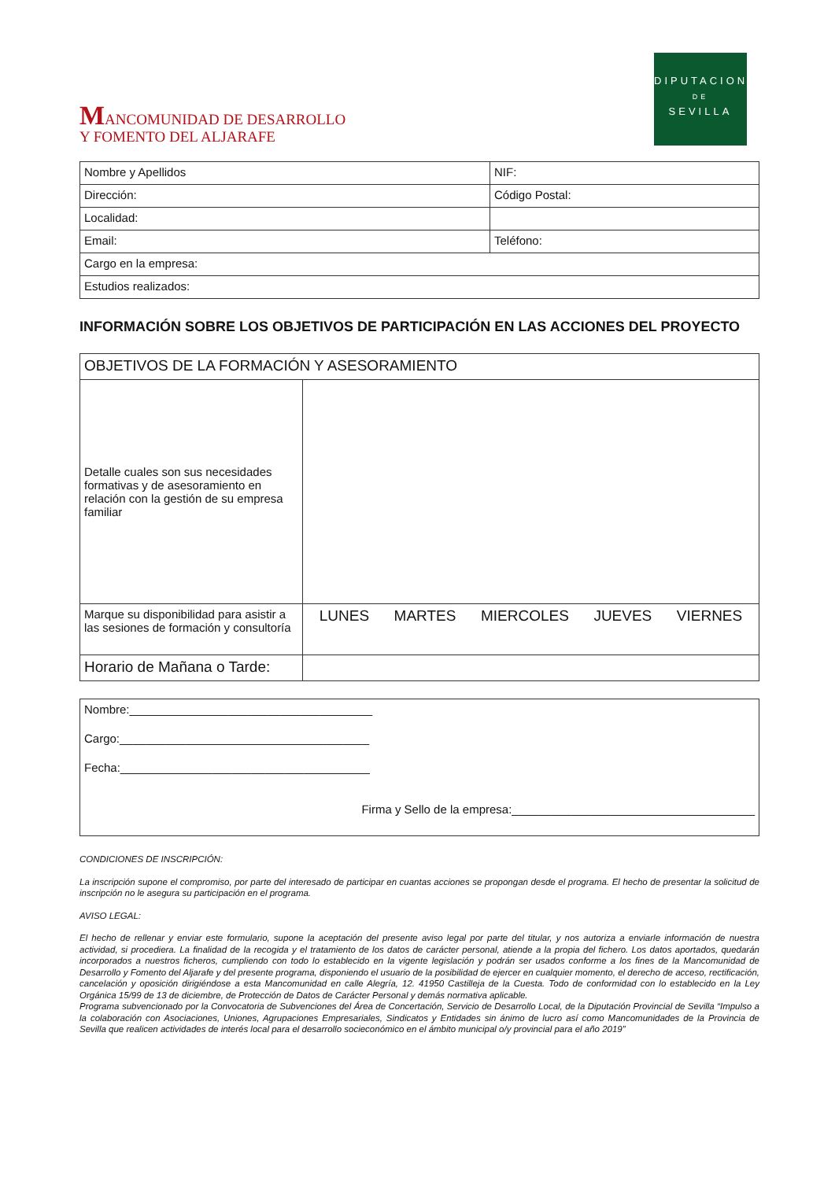MANCOMUNIDAD DE DESARROLLO
Y FOMENTO DEL ALJARAFE
DIPUTACION
DE
SEVILLA
| Nombre y Apellidos | NIF: |
| Dirección: | Código Postal: |
| Localidad: | |
| Email: | Teléfono: |
| Cargo en la empresa: | |
| Estudios realizados: | |
INFORMACIÓN SOBRE LOS OBJETIVOS DE PARTICIPACIÓN EN LAS ACCIONES DEL PROYECTO
| OBJETIVOS DE LA FORMACIÓN Y ASESORAMIENTO | |
| Detalle cuales son sus necesidades formativas y de asesoramiento en relación con la gestión de su empresa familiar | |
| Marque su disponibilidad para asistir a las sesiones de formación y consultoría | LUNES MARTES MIERCOLES JUEVES VIERNES |
| Horario de Mañana o Tarde: | |
Nombre:_____________________________________
Cargo:______________________________________
Fecha:______________________________________
Firma y Sello de la empresa:_____________________________________
CONDICIONES DE INSCRIPCIÓN:
La inscripción supone el compromiso, por parte del interesado de participar en cuantas acciones se propongan desde el programa. El hecho de presentar la solicitud de inscripción no le asegura su participación en el programa.
AVISO LEGAL:
El hecho de rellenar y enviar este formulario, supone la aceptación del presente aviso legal por parte del titular, y nos autoriza a enviarle información de nuestra actividad, si procediera. La finalidad de la recogida y el tratamiento de los datos de carácter personal, atiende a la propia del fichero. Los datos aportados, quedarán incorporados a nuestros ficheros, cumpliendo con todo lo establecido en la vigente legislación y podrán ser usados conforme a los fines de la Mancomunidad de Desarrollo y Fomento del Aljarafe y del presente programa, disponiendo el usuario de la posibilidad de ejercer en cualquier momento, el derecho de acceso, rectificación, cancelación y oposición dirigiéndose a esta Mancomunidad en calle Alegría, 12. 41950 Castilleja de la Cuesta. Todo de conformidad con lo establecido en la Ley Orgánica 15/99 de 13 de diciembre, de Protección de Datos de Carácter Personal y demás normativa aplicable.
Programa subvencionado por la Convocatoria de Subvenciones del Área de Concertación, Servicio de Desarrollo Local, de la Diputación Provincial de Sevilla “Impulso a la colaboración con Asociaciones, Uniones, Agrupaciones Empresariales, Sindicatos y Entidades sin ánimo de lucro así como Mancomunidades de la Provincia de Sevilla que realicen actividades de interés local para el desarrollo socieconómico en el ámbito municipal o/y provincial para el año 2019”